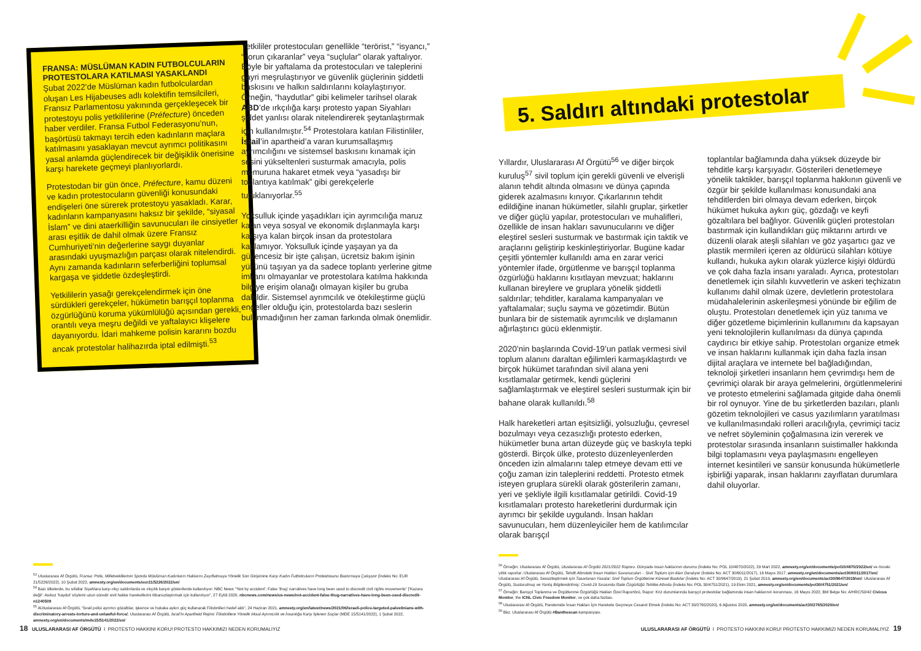FRANSA: MÜSLÜMAN KADIN FUTBOLCULARIN PROTESTOLARA KATILMASI YASAKLANDI
Şubat 2022’de Müslüman kadın futbolculardan oluşan Les Hijabeuses adlı kolektifin temsilcileri, Fransız Parlamentosu yakınında gerçekleşecek bir protestoyu polis yetkililerine (Préfecture) önceden haber verdiler. Fransa Futbol Federasyonu’nun, başörtüsü takmayı tercih eden kadınların maçlara katılmasını yasaklayan mevcut ayrımcı politikasını yasal anlamda güçlendirecek bir değişiklik önerisine karşı harekete geçmeyi planlıyorlardı.
Protestodan bir gün önce, Préfecture, kamu düzeni ve kadın protestocuların güvenliği konusundaki endişeleri öne sürerek protestoyu yasakladı. Karar, kadınların kampanyasını haksız bir şekilde, “siyasal İslam” ve dini ataerkilliğin savunucuları ile cinsiyetler arası eşitlik de dahil olmak üzere Fransız Cumhuriyeti’nin değerlerine saygı duyanlar arasındaki uyuşmazlığın parçası olarak nitelendirdi. Aynı zamanda kadınların seferberliğini toplumsal kargaşa ve şiddetle özdeşleştirdi.
Yetkililerin yasağı gerekçelendirmek için öne sürdükleri gerekçeler, hükümetin barışçıl toplanma özgürlüğünü koruma yükümlülüğü açısından gerekli, orantılı veya meşru değildi ve yaftalayıcı klişelere dayanıyordu. İdari mahkeme polisin kararını bozdu ancak protestolar halihazırda iptal edilmişti.<sup>53</sup>
Yetkililer protestocuları genellikle “terörist,” “isyancı,” “sorun çıkaranlar” veya “suçlular” olarak yaftalıyor. Böyle bir yaftalama da protestocuları ve taleplerini gayri meşrulaştırıyor ve güvenlik güçlerinin şiddetli baskısını ve halkın saldırılarını kolaylaştırıyor. Örneğin, “haydutlar” gibi kelimeler tarihsel olarak ABD’de ırkçılığa karşı protesto yapan Siyahları şiddet yanlısı olarak nitelendirerek şeytanlaştırmak için kullanılmıştır.<sup>54</sup> Protestolara katılan Filistinliler, İsrail’in apartheid’a varan kurumsallaşmış ayrımcılığını ve sistemsel baskısını kınamak için sesini yükseltenleri susturmak amacıyla, polis memuruna hakaret etmek veya “yasadışı bir toplantıya katılmak” gibi gerekçelerle tutuklanıyorlar.<sup>55</sup>
Yoksulluk içinde yaşadıkları için ayrımcılığa maruz kalan veya sosyal ve ekonomik dışlanmayla karşı karşıya kalan birçok insan da protestolara katılamıyor. Yoksulluk içinde yaşayan ya da güvencesiz bir işte çalışan, ücretsiz bakım işinin yükünü taşıyan ya da sadece toplantı yerlerine gitme imkanı olmayanlar ve protestolara katılma hakkında bilgiye erişim olanağı olmayan kişiler bu gruba dahildir. Sistemsel ayrımcılık ve ötekileştirme güçlü engeller olduğu için, protestolarda bazı seslerin bulunmadığının her zaman farkında olmak önemlidir.
<sup>53</sup> Uluslararası Af Örgütü, Fransa: Polis, Milletvekillerinin Sporda Müslüman Kadınların Haklarını Zayıflatmaya Yönelik Son Girişimine Karşı Kadın Futbolcuların Protestosunu Bastırmaya Çalışıyor (İndeks No: EUR 21/5226/2022), 10 Şubat 2022, amnesty.org/en/documents/eur21/5226/2022/en/
<sup>54</sup> Bazı ülkelerde, bu sıfatlar Siyahlara karşı ırkçı saldırılarda ve ırkçılık karşıtı gösterilerde kullanılıyor: NBC News “‘Not by accident’: False ‘thug’ narratives have long been used to discredit civil rights movements” [‘Kazara değil’: Asılsız ‘haydut’ söylemi uzun süredir sivil haklar hareketlerini itibarsızlaştırmak için kullanılıyor”, 27 Eylül 2020, nbcnews.com/news/us-news/not-accident-false-thug-narratives-have-long-been-used-discredit-n1240509
<sup>55</sup> AUluslararası Af Örgütü, “İsrail polisi ayrımcı gözaltılar, işkence ve hukuka aykırı güç kullanarak Filistinlileri hedef aldı”, 24 Haziran 2021, amnesty.org/en/latest/news/2021/06/israeli-police-targeted-palestinians-with-discriminatory-arrests-torture-and-unlawful-force/; Uluslararası Af Örgütü, İsrail’in Apartheid Rejimi: Filistinlilere Yönelik Irksal Ayrımcılık ve İnsanlığa Karşı İşlenen Suçlar (MDE 15/5141/2022), 1 Şubat 2022, amnesty.org/en/documents/mde15/5141/2022/en/
18 ULUSLARARASI AF ÖRGÜTÜ I PROTESTO HAKKINI KORU! PROTESTO HAKKIMIZI NEDEN KORUMALIYIZ
5. Saldırı altındaki protestolar
Yıllardır, Uluslararası Af Örgütü<sup>56</sup> ve diğer birçok kuruluş<sup>57</sup> sivil toplum için gerekli güvenli ve elverişli alanın tehdit altında olmasını ve dünya çapında giderek azalmasını kınıyor. Çıkarlarının tehdit edildiğine inanan hükümetler, silahlı gruplar, şirketler ve diğer güçlü yapılar, protestocuları ve muhalifleri, özellikle de insan hakları savunucularını ve diğer eleştirel sesleri susturmak ve bastırmak için taktik ve araçlarını geliştirip keskinleştiriyorlar. Bugüne kadar çeşitli yöntemler kullanıldı ama en zarar verici yöntemler ifade, örgütlenme ve barışçıl toplanma özgürlüğü haklarını kısıtlayan mevzuat; haklarını kullanan bireylere ve gruplara yönelik şiddetli saldırılar; tehditler, karalama kampanyaları ve yaftalamalar; suçlu sayma ve gözetimdir. Bütün bunlara bir de sistematik ayrımcılık ve dışlamanın ağırlaştırıcı gücü eklenmiştir.
2020’nin başlarında Covid-19’un patlak vermesi sivil toplum alanını daraltan eğilimleri karmaşıklaştırdı ve birçok hükümet tarafından sivil alana yeni kısıtlamalar getirmek, kendi güçlerini sağlamlaştırmak ve eleştirel sesleri susturmak için bir bahane olarak kullanıldı.<sup>58</sup>
Halk hareketleri artan eşitsizliği, yolsuzluğu, çevresel bozulmayı veya cezasızlığı protesto ederken, hükümetler buna artan düzeyde güç ve baskıyla tepki gösterdi. Birçok ülke, protesto düzenleyenlerden önceden izin almalarını talep etmeye devam etti ve çoğu zaman izin taleplerini reddetti. Protesto etmek isteyen gruplara sürekli olarak gösterilerin zamanı, yeri ve şekliyle ilgili kısıtlamalar getirildi. Covid-19 kısıtlamaları protesto hareketlerini durdurmak için ayrımcı bir şekilde uygulandı. İnsan hakları savunucuları, hem düzenleyiciler hem de katılımcılar olarak barışçıl
toplantılar bağlamında daha yüksek düzeyde bir tehditle karşı karşıyadır. Gösterileri denetlemeye yönelik taktikler, barışçıl toplanma hakkının güvenli ve özgür bir şekilde kullanılması konusundaki ana tehditlerden biri olmaya devam ederken, birçok hükümet hukuka aykırı güç, gözdağı ve keyfi gözaltılara bel bağlıyor. Güvenlik güçleri protestoları bastırmak için kullandıkları güç miktarını artırdı ve düzenli olarak ateşli silahları ve göz yaşartıcı gaz ve plastik mermileri içeren az öldürücü silahları kötüye kullandı, hukuka aykırı olarak yüzlerce kişiyi öldürdü ve çok daha fazla insanı yaraladı. Ayrıca, protestoları denetlemek için silahlı kuvvetlerin ve askeri teçhizatın kullanımı dahil olmak üzere, devletlerin protestolara müdahalelerinin askerileşmesi yönünde bir eğilim de oluştu. Protestoları denetlemek için yüz tanıma ve diğer gözetleme biçimlerinin kullanımını da kapsayan yeni teknolojilerin kullanılması da dünya çapında caydırıcı bir etkiye sahip. Protestoları organize etmek ve insan haklarını kullanmak için daha fazla insan dijital araçlara ve internete bel bağladığından, teknoloji şirketleri insanların hem çevrimdışı hem de çevrimiçi olarak bir araya gelmelerini, örgütlenmelerini ve protesto etmelerini sağlamada gitgide daha önemli bir rol oynuyor. Yine de bu şirketlerden bazıları, planlı gözetim teknolojileri ve casus yazılımların yaratılması ve kullanılmasındaki rolleri aracılığıyla, çevrimiçi taciz ve nefret söyleminin çoğalmasına izin vererek ve protestolar sırasında insanların suistimaller hakkında bilgi toplamasını veya paylaşmasını engelleyen internet kesintileri ve sansür konusunda hükümetlerle işbirliği yaparak, insan haklarını zayıflatan durumlara dahil oluyorlar.
<sup>56</sup> Örneğin: Uluslararası Af Örgütü, Uluslararası Af Örgütü 2021/2022 Raporu. Dünyada insan haklarının durumu (İndeks No: POL 10/4870/2022), 29 Mart 2022, amnesty.org/en/documents/pol10/4870/2022/en/ ve önceki yıllık raporlar; Uluslararası Af Örgütü, Tehdit Altındaki İnsan Hakları Savunucuları – Sivil Toplum için Alan Daralıyor (İndeks No: ACT 30/6011/2017), 16 Mayıs 2017, amnesty.org/en/documents/act30/6011/2017/en/; Uluslararası Af Örgütü, Sessizleştirmek için Tasarlanan Yasalar: Sivil Toplum Örgütlerine Küresel Baskılar (İndeks No: ACT 30/9647/2019), 21 Şubat 2019, amnesty.org/en/documents/act30/9647/2019/en/: Uluslararası Af Örgütü, Susturulmuş ve Yanlış Bilgilendirilmiş: Covid-19 Sırasında İfade Özgürlüğü Tehlike Altında (İndeks No: POL 30/4751/2021), 19 Ekim 2021, amnesty.org/en/documents/pol30/4751/2021/en/
<sup>57</sup> Örneğin: Barışçıl Toplanma ve Örgütlenme Özgürlüğü Hakları Özel Raportörü, Rapor: Kriz durumlarında barışçıl protestolar bağlamında insan haklarının korunması, 16 Mayıs 2022, BM Belge No: A/HRC/50/42 Civicus Monitor, the ICNL Civic Freedom Monitor, ve çok daha fazlası.
<sup>58</sup> Uluslararası Af Örgütü, Pandemide İnsan Hakları İçin Harekete Geçmeye Cesaret Etmek (İndeks No: ACT 30/2765/2020), 6 Ağustos 2020, amnesty.org/en/documents/act30/2765/2020/en/
<sup>59</sup> Bkz. Uluslararası Af Örgütü #Banthescan kampanyası.
ULUSLARARASI AF ÖRGÜTÜ I PROTESTO HAKKINI KORU! PROTESTO HAKKIMIZI NEDEN KORUMALIYIZ 19